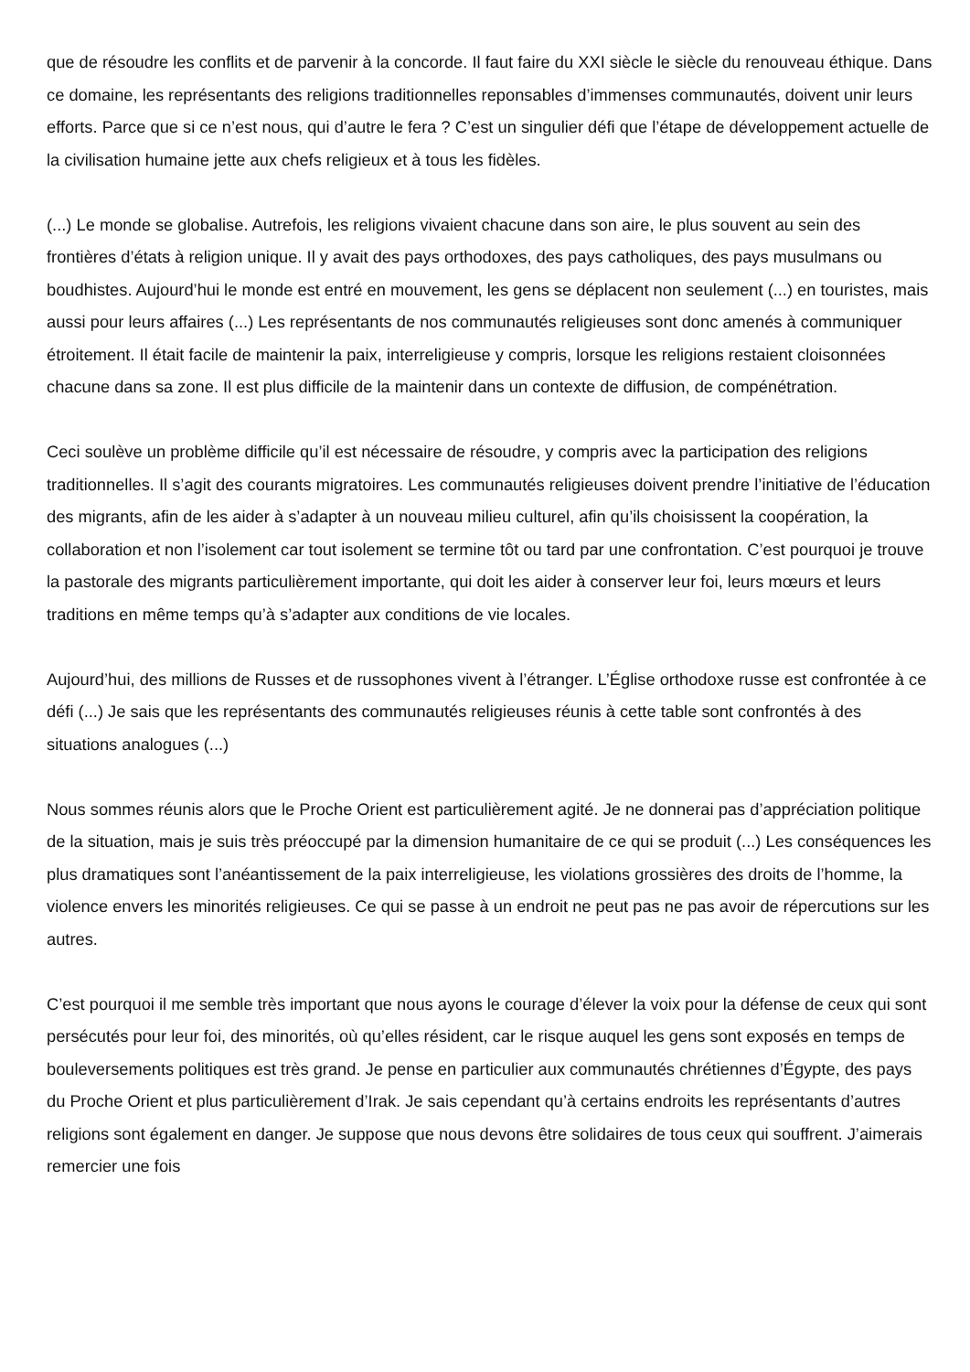que de résoudre les conflits et de parvenir à la concorde. Il faut faire du XXI siècle le siècle du renouveau éthique. Dans ce domaine, les représentants des religions traditionnelles reponsables d’immenses communautés, doivent unir leurs efforts. Parce que si ce n’est nous, qui d’autre le fera ? C’est un singulier défi que l’étape de développement actuelle de la civilisation humaine jette aux chefs religieux et à tous les fidèles.
(...) Le monde se globalise. Autrefois, les religions vivaient chacune dans son aire, le plus souvent au sein des frontières d’états à religion unique. Il y avait des pays orthodoxes, des pays catholiques, des pays musulmans ou boudhistes. Aujourd’hui le monde est entré en mouvement, les gens se déplacent non seulement (...) en touristes, mais aussi pour leurs affaires (...) Les représentants de nos communautés religieuses sont donc amenés à communiquer étroitement. Il était facile de maintenir la paix, interreligieuse y compris, lorsque les religions restaient cloisonnées chacune dans sa zone. Il est plus difficile de la maintenir dans un contexte de diffusion, de compénétration.
Ceci soulève un problème difficile qu’il est nécessaire de résoudre, y compris avec la participation des religions traditionnelles. Il s’agit des courants migratoires. Les communautés religieuses doivent prendre l’initiative de l’éducation des migrants, afin de les aider à s’adapter à un nouveau milieu culturel, afin qu’ils choisissent la coopération, la collaboration et non l’isolement car tout isolement se termine tôt ou tard par une confrontation. C’est pourquoi je trouve la pastorale des migrants particulièrement importante, qui doit les aider à conserver leur foi, leurs mœurs et leurs traditions en même temps qu’à s’adapter aux conditions de vie locales.
Aujourd’hui, des millions de Russes et de russophones vivent à l’étranger. L’Église orthodoxe russe est confrontée à ce défi (...) Je sais que les représentants des communautés religieuses réunis à cette table sont confrontés à des situations analogues (...)
Nous sommes réunis alors que le Proche Orient est particulièrement agité. Je ne donnerai pas d’appréciation politique de la situation, mais je suis très préoccupé par la dimension humanitaire de ce qui se produit (...) Les conséquences les plus dramatiques sont l’anéantissement de la paix interreligieuse, les violations grossières des droits de l’homme, la violence envers les minorités religieuses. Ce qui se passe à un endroit ne peut pas ne pas avoir de répercutions sur les autres.
C’est pourquoi il me semble très important que nous ayons le courage d’élever la voix pour la défense de ceux qui sont persécutés pour leur foi, des minorités, où qu’elles résident, car le risque auquel les gens sont exposés en temps de bouleversements politiques est très grand. Je pense en particulier aux communautés chrétiennes d’Égypte, des pays du Proche Orient et plus particulièrement d’Irak. Je sais cependant qu’à certains endroits les représentants d’autres religions sont également en danger. Je suppose que nous devons être solidaires de tous ceux qui souffrent. J’aimerais remercier une fois